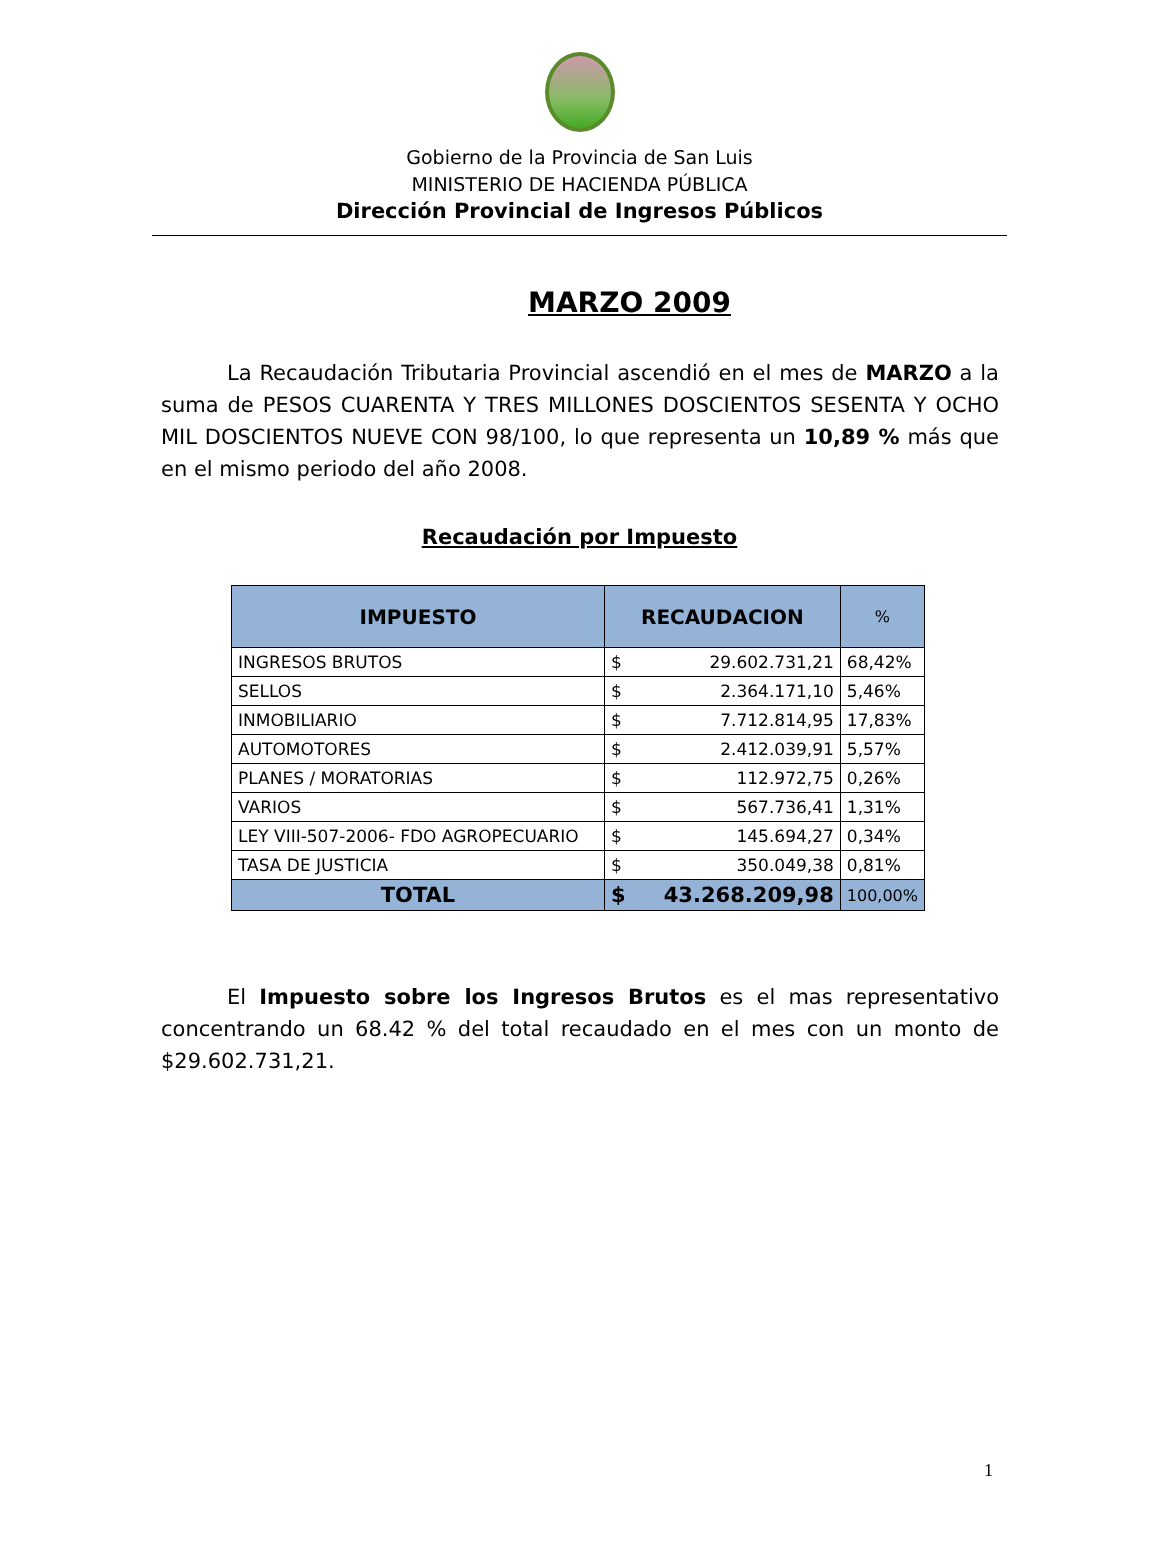Gobierno de la Provincia de San Luis
MINISTERIO DE HACIENDA PÚBLICA
Dirección Provincial de Ingresos Públicos
MARZO 2009
La Recaudación Tributaria Provincial ascendió en el mes de MARZO a la suma de PESOS CUARENTA Y TRES MILLONES DOSCIENTOS SESENTA Y OCHO MIL DOSCIENTOS NUEVE CON 98/100, lo que representa un 10,89 % más que en el mismo periodo del año 2008.
Recaudación por Impuesto
| IMPUESTO | RECAUDACION | | % |
| --- | --- | --- | --- |
| INGRESOS BRUTOS | $ | 29.602.731,21 | 68,42% |
| SELLOS | $ | 2.364.171,10 | 5,46% |
| INMOBILIARIO | $ | 7.712.814,95 | 17,83% |
| AUTOMOTORES | $ | 2.412.039,91 | 5,57% |
| PLANES / MORATORIAS | $ | 112.972,75 | 0,26% |
| VARIOS | $ | 567.736,41 | 1,31% |
| LEY VIII-507-2006- FDO AGROPECUARIO | $ | 145.694,27 | 0,34% |
| TASA DE JUSTICIA | $ | 350.049,38 | 0,81% |
| TOTAL | $ | 43.268.209,98 | 100,00% |
El Impuesto sobre los Ingresos Brutos es el mas representativo concentrando un 68.42 % del total recaudado en el mes con un monto de $29.602.731,21.
1